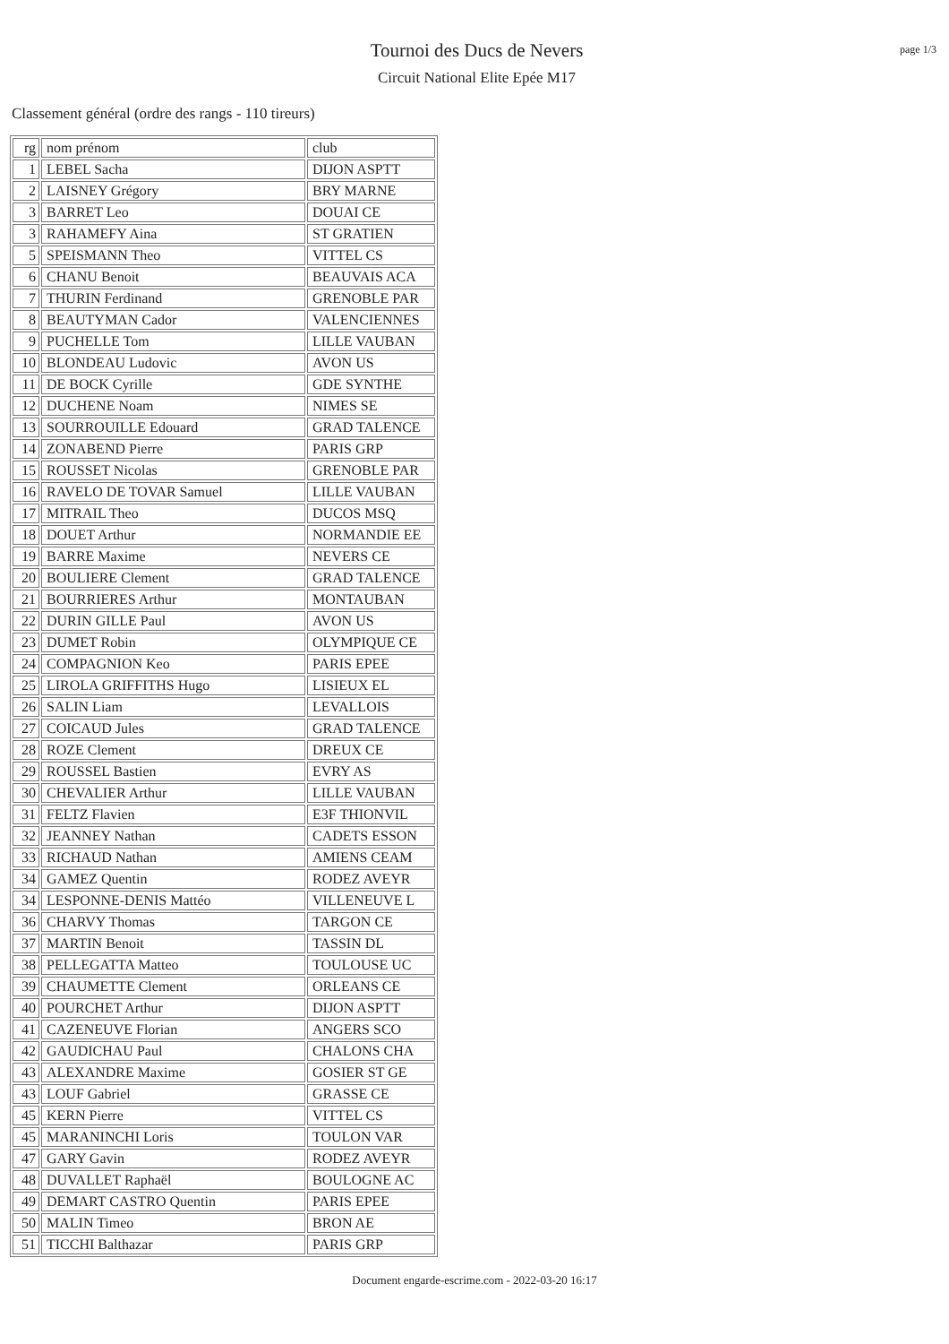Tournoi des Ducs de Nevers
Circuit National Elite Epée M17
page 1/3
Classement général (ordre des rangs - 110 tireurs)
| rg | nom prénom | club |
| --- | --- | --- |
| 1 | LEBEL Sacha | DIJON ASPTT |
| 2 | LAISNEY Grégory | BRY MARNE |
| 3 | BARRET Leo | DOUAI CE |
| 3 | RAHAMEFY Aina | ST GRATIEN |
| 5 | SPEISMANN Theo | VITTEL CS |
| 6 | CHANU Benoit | BEAUVAIS ACA |
| 7 | THURIN Ferdinand | GRENOBLE PAR |
| 8 | BEAUTYMAN Cador | VALENCIENNES |
| 9 | PUCHELLE Tom | LILLE VAUBAN |
| 10 | BLONDEAU Ludovic | AVON US |
| 11 | DE BOCK Cyrille | GDE SYNTHE |
| 12 | DUCHENE Noam | NIMES SE |
| 13 | SOURROUILLE Edouard | GRAD TALENCE |
| 14 | ZONABEND Pierre | PARIS GRP |
| 15 | ROUSSET Nicolas | GRENOBLE PAR |
| 16 | RAVELO DE TOVAR Samuel | LILLE VAUBAN |
| 17 | MITRAIL Theo | DUCOS MSQ |
| 18 | DOUET Arthur | NORMANDIE EE |
| 19 | BARRE Maxime | NEVERS CE |
| 20 | BOULIERE Clement | GRAD TALENCE |
| 21 | BOURRIERES Arthur | MONTAUBAN |
| 22 | DURIN GILLE Paul | AVON US |
| 23 | DUMET Robin | OLYMPIQUE CE |
| 24 | COMPAGNION Keo | PARIS EPEE |
| 25 | LIROLA GRIFFITHS Hugo | LISIEUX EL |
| 26 | SALIN Liam | LEVALLOIS |
| 27 | COICAUD Jules | GRAD TALENCE |
| 28 | ROZE Clement | DREUX CE |
| 29 | ROUSSEL Bastien | EVRY AS |
| 30 | CHEVALIER Arthur | LILLE VAUBAN |
| 31 | FELTZ Flavien | E3F THIONVIL |
| 32 | JEANNEY Nathan | CADETS ESSON |
| 33 | RICHAUD Nathan | AMIENS CEAM |
| 34 | GAMEZ Quentin | RODEZ AVEYR |
| 34 | LESPONNE-DENIS Mattéo | VILLENEUVE L |
| 36 | CHARVY Thomas | TARGON CE |
| 37 | MARTIN Benoit | TASSIN DL |
| 38 | PELLEGATTA Matteo | TOULOUSE UC |
| 39 | CHAUMETTE Clement | ORLEANS CE |
| 40 | POURCHET Arthur | DIJON ASPTT |
| 41 | CAZENEUVE Florian | ANGERS SCO |
| 42 | GAUDICHAU Paul | CHALONS CHA |
| 43 | ALEXANDRE Maxime | GOSIER ST GE |
| 43 | LOUF Gabriel | GRASSE CE |
| 45 | KERN Pierre | VITTEL CS |
| 45 | MARANINCHI Loris | TOULON VAR |
| 47 | GARY Gavin | RODEZ AVEYR |
| 48 | DUVALLET Raphaël | BOULOGNE AC |
| 49 | DEMART CASTRO Quentin | PARIS EPEE |
| 50 | MALIN Timeo | BRON AE |
| 51 | TICCHI Balthazar | PARIS GRP |
Document engarde-escrime.com - 2022-03-20 16:17